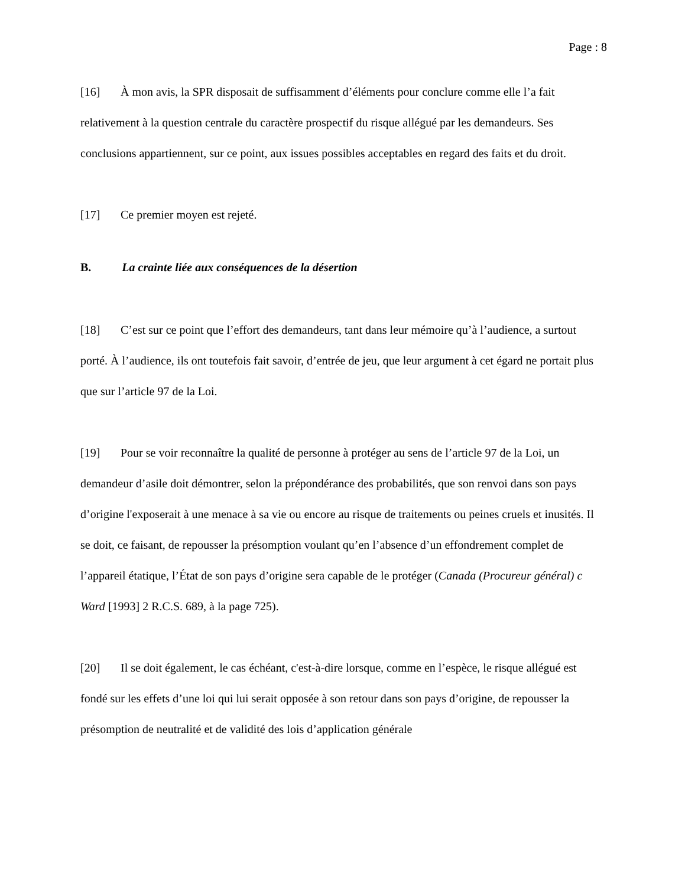Page : 8
[16] À mon avis, la SPR disposait de suffisamment d’éléments pour conclure comme elle l’a fait relativement à la question centrale du caractère prospectif du risque allégué par les demandeurs. Ses conclusions appartiennent, sur ce point, aux issues possibles acceptables en regard des faits et du droit.
[17] Ce premier moyen est rejeté.
B. La crainte liée aux conséquences de la désertion
[18] C’est sur ce point que l’effort des demandeurs, tant dans leur mémoire qu’à l’audience, a surtout porté. À l’audience, ils ont toutefois fait savoir, d’entrée de jeu, que leur argument à cet égard ne portait plus que sur l’article 97 de la Loi.
[19] Pour se voir reconnaître la qualité de personne à protéger au sens de l’article 97 de la Loi, un demandeur d’asile doit démontrer, selon la prépondérance des probabilités, que son renvoi dans son pays d’origine l'exposerait à une menace à sa vie ou encore au risque de traitements ou peines cruels et inusités. Il se doit, ce faisant, de repousser la présomption voulant qu’en l’absence d’un effondrement complet de l’appareil étatique, l’État de son pays d’origine sera capable de le protéger (Canada (Procureur général) c Ward [1993] 2 R.C.S. 689, à la page 725).
[20] Il se doit également, le cas échéant, c'est-à-dire lorsque, comme en l’espèce, le risque allégué est fondé sur les effets d’une loi qui lui serait opposée à son retour dans son pays d’origine, de repousser la présomption de neutralité et de validité des lois d’application générale